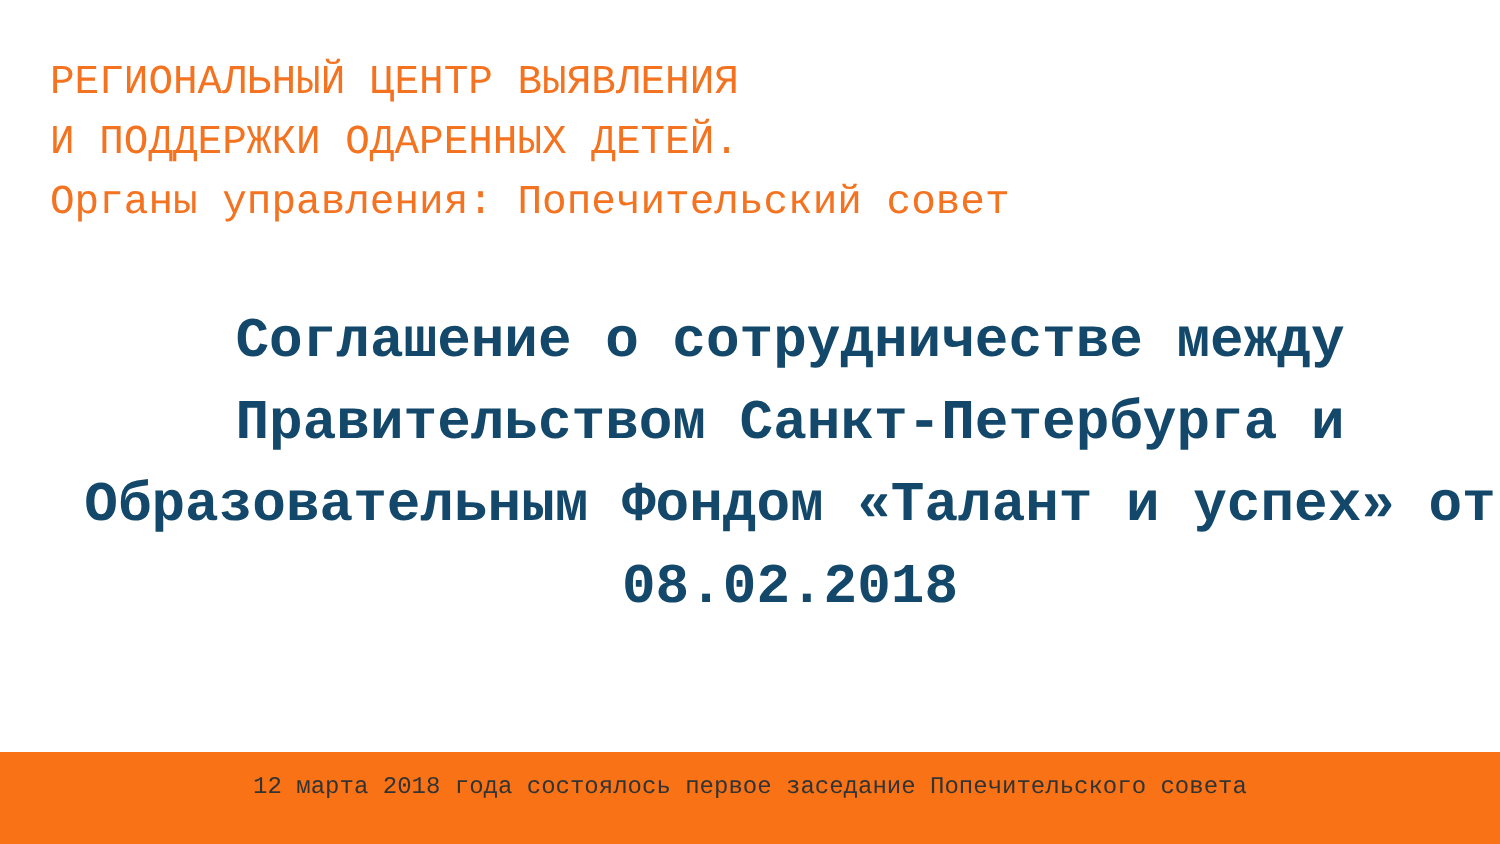РЕГИОНАЛЬНЫЙ ЦЕНТР ВЫЯВЛЕНИЯ
И ПОДДЕРЖКИ ОДАРЕННЫХ ДЕТЕЙ.
Органы управления: Попечительский совет
Соглашение о сотрудничестве между Правительством Санкт-Петербурга и Образовательным Фондом «Талант и успех» от 08.02.2018
12 марта 2018 года состоялось первое заседание Попечительского совета